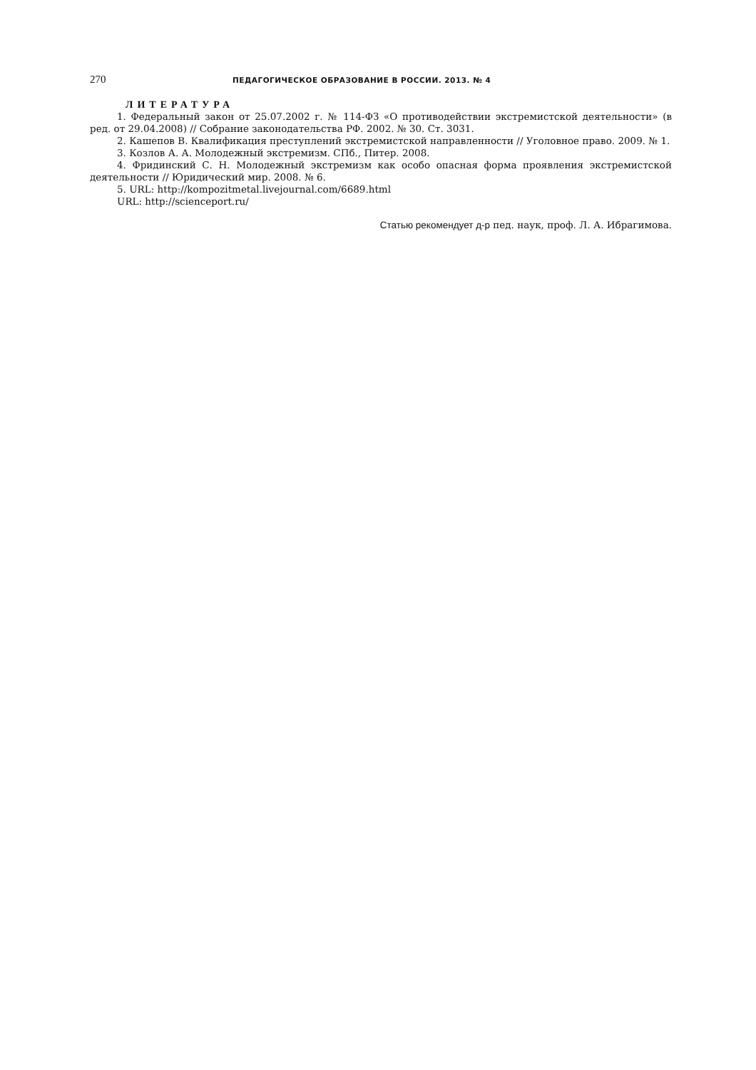270 ПЕДАГОГИЧЕСКОЕ ОБРАЗОВАНИЕ В РОССИИ. 2013. № 4
ЛИТЕРАТУРА
1. Федеральный закон от 25.07.2002 г. № 114-ФЗ «О противодействии экстремистской деятельности» (в ред. от 29.04.2008) // Собрание законодательства РФ. 2002. № 30. Ст. 3031.
2. Кашепов В. Квалификация преступлений экстремистской направленности // Уголовное право. 2009. № 1.
3. Козлов А. А. Молодежный экстремизм. СПб., Питер. 2008.
4. Фридинский С. Н. Молодежный экстремизм как особо опасная форма проявления экстремистской деятельности // Юридический мир. 2008. № 6.
5. URL: http://kompozitmetal.livejournal.com/6689.html
URL: http://scienceport.ru/
Статью рекомендует д-р пед. наук, проф. Л. А. Ибрагимова.